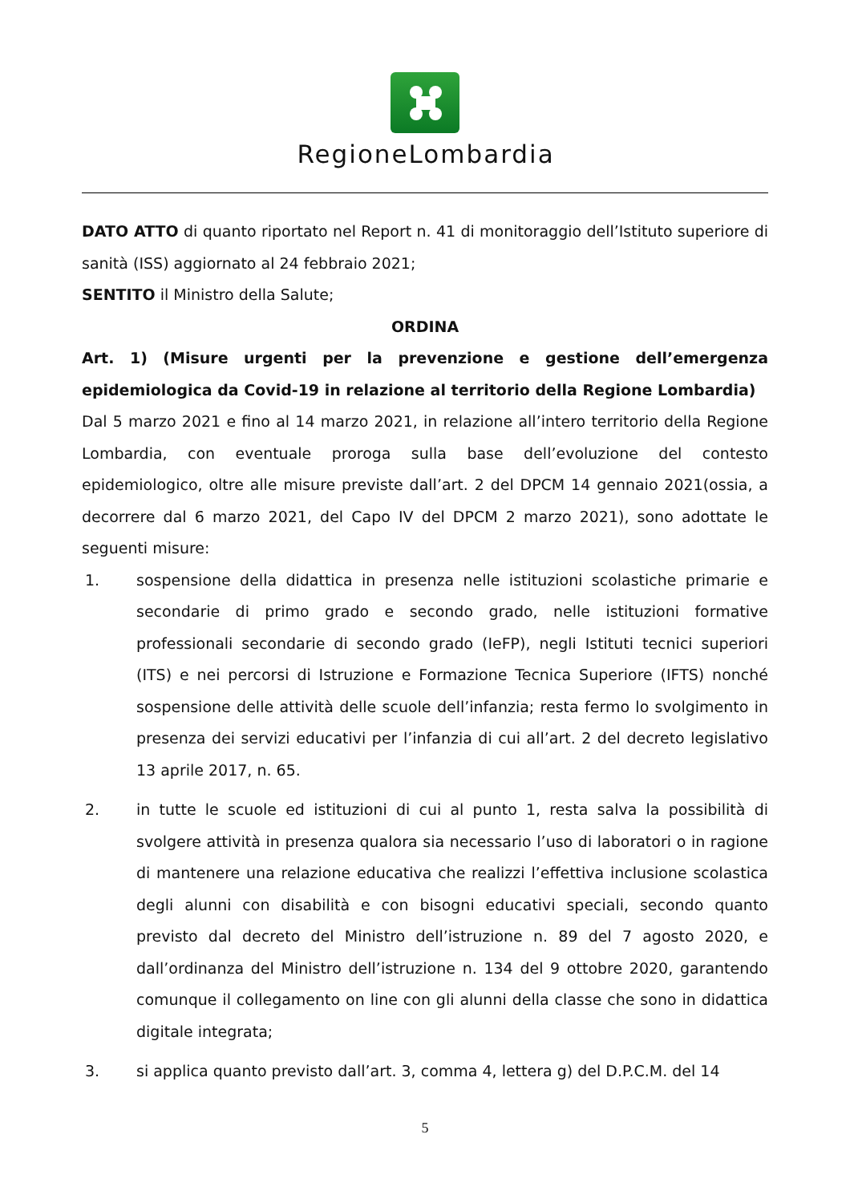RegioneLombardia
DATO ATTO di quanto riportato nel Report n. 41 di monitoraggio dell’Istituto superiore di sanità (ISS) aggiornato al 24 febbraio 2021;
SENTITO il Ministro della Salute;
ORDINA
Art. 1) (Misure urgenti per la prevenzione e gestione dell’emergenza epidemiologica da Covid-19 in relazione al territorio della Regione Lombardia)
Dal 5 marzo 2021 e fino al 14 marzo 2021, in relazione all’intero territorio della Regione Lombardia, con eventuale proroga sulla base dell’evoluzione del contesto epidemiologico, oltre alle misure previste dall’art. 2 del DPCM 14 gennaio 2021(ossia, a decorrere dal 6 marzo 2021, del Capo IV del DPCM 2 marzo 2021), sono adottate le seguenti misure:
1. sospensione della didattica in presenza nelle istituzioni scolastiche primarie e secondarie di primo grado e secondo grado, nelle istituzioni formative professionali secondarie di secondo grado (IeFP), negli Istituti tecnici superiori (ITS) e nei percorsi di Istruzione e Formazione Tecnica Superiore (IFTS) nonché sospensione delle attività delle scuole dell’infanzia; resta fermo lo svolgimento in presenza dei servizi educativi per l’infanzia di cui all’art. 2 del decreto legislativo 13 aprile 2017, n. 65.
2. in tutte le scuole ed istituzioni di cui al punto 1, resta salva la possibilità di svolgere attività in presenza qualora sia necessario l’uso di laboratori o in ragione di mantenere una relazione educativa che realizzi l’effettiva inclusione scolastica degli alunni con disabilità e con bisogni educativi speciali, secondo quanto previsto dal decreto del Ministro dell’istruzione n. 89 del 7 agosto 2020, e dall’ordinanza del Ministro dell’istruzione n. 134 del 9 ottobre 2020, garantendo comunque il collegamento on line con gli alunni della classe che sono in didattica digitale integrata;
3. si applica quanto previsto dall’art. 3, comma 4, lettera g) del D.P.C.M. del 14
5